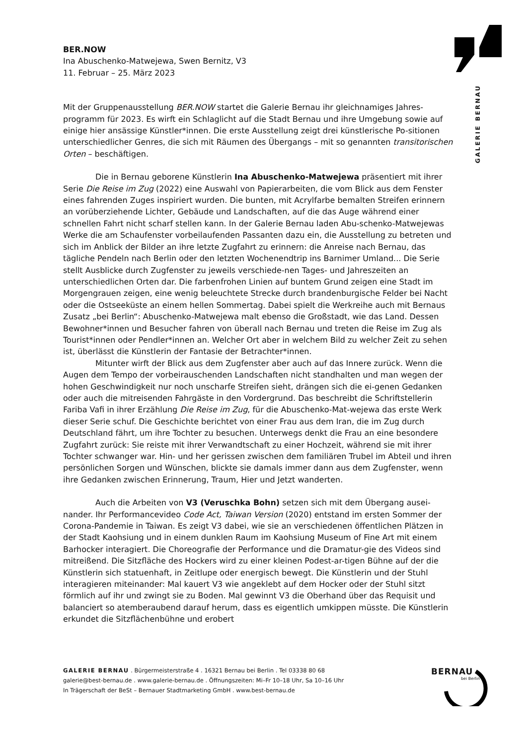GALERIE BERNAU
BER.NOW
Ina Abuschenko-Matwejewa, Swen Bernitz, V3
11. Februar – 25. März 2023
Mit der Gruppenausstellung BER.NOW startet die Galerie Bernau ihr gleichnamiges Jahres-programm für 2023. Es wirft ein Schlaglicht auf die Stadt Bernau und ihre Umgebung sowie auf einige hier ansässige Künstler*innen. Die erste Ausstellung zeigt drei künstlerische Po-sitionen unterschiedlicher Genres, die sich mit Räumen des Übergangs – mit so genannten transitorischen Orten – beschäftigen.
Die in Bernau geborene Künstlerin Ina Abuschenko-Matwejewa präsentiert mit ihrer Serie Die Reise im Zug (2022) eine Auswahl von Papierarbeiten, die vom Blick aus dem Fenster eines fahrenden Zuges inspiriert wurden. Die bunten, mit Acrylfarbe bemalten Streifen erinnern an vorüberziehende Lichter, Gebäude und Landschaften, auf die das Auge während einer schnellen Fahrt nicht scharf stellen kann. In der Galerie Bernau laden Abu-schenko-Matwejewas Werke die am Schaufenster vorbeilaufenden Passanten dazu ein, die Ausstellung zu betreten und sich im Anblick der Bilder an ihre letzte Zugfahrt zu erinnern: die Anreise nach Bernau, das tägliche Pendeln nach Berlin oder den letzten Wochenendtrip ins Barnimer Umland... Die Serie stellt Ausblicke durch Zugfenster zu jeweils verschiede-nen Tages- und Jahreszeiten an unterschiedlichen Orten dar. Die farbenfrohen Linien auf buntem Grund zeigen eine Stadt im Morgengrauen zeigen, eine wenig beleuchtete Strecke durch brandenburgische Felder bei Nacht oder die Ostseeküste an einem hellen Sommertag. Dabei spielt die Werkreihe auch mit Bernaus Zusatz „bei Berlin“: Abuschenko-Matwejewa malt ebenso die Großstadt, wie das Land. Dessen Bewohner*innen und Besucher fahren von überall nach Bernau und treten die Reise im Zug als Tourist*innen oder Pendler*innen an. Welcher Ort aber in welchem Bild zu welcher Zeit zu sehen ist, überlässt die Künstlerin der Fantasie der Betrachter*innen.
Mitunter wirft der Blick aus dem Zugfenster aber auch auf das Innere zurück. Wenn die Augen dem Tempo der vorbeirauschenden Landschaften nicht standhalten und man wegen der hohen Geschwindigkeit nur noch unscharfe Streifen sieht, drängen sich die ei-genen Gedanken oder auch die mitreisenden Fahrgäste in den Vordergrund. Das beschreibt die Schriftstellerin Fariba Vafi in ihrer Erzählung Die Reise im Zug, für die Abuschenko-Mat-wejewa das erste Werk dieser Serie schuf. Die Geschichte berichtet von einer Frau aus dem Iran, die im Zug durch Deutschland fährt, um ihre Tochter zu besuchen. Unterwegs denkt die Frau an eine besondere Zugfahrt zurück: Sie reiste mit ihrer Verwandtschaft zu einer Hochzeit, während sie mit ihrer Tochter schwanger war. Hin- und her gerissen zwischen dem familiären Trubel im Abteil und ihren persönlichen Sorgen und Wünschen, blickte sie damals immer dann aus dem Zugfenster, wenn ihre Gedanken zwischen Erinnerung, Traum, Hier und Jetzt wanderten.
Auch die Arbeiten von V3 (Veruschka Bohn) setzen sich mit dem Übergang ausei-nander. Ihr Performancevideo Code Act, Taiwan Version (2020) entstand im ersten Sommer der Corona-Pandemie in Taiwan. Es zeigt V3 dabei, wie sie an verschiedenen öffentlichen Plätzen in der Stadt Kaohsiung und in einem dunklen Raum im Kaohsiung Museum of Fine Art mit einem Barhocker interagiert. Die Choreografie der Performance und die Dramatur-gie des Videos sind mitreißend. Die Sitzfläche des Hockers wird zu einer kleinen Podest-ar-tigen Bühne auf der die Künstlerin sich statuenhaft, in Zeitlupe oder energisch bewegt. Die Künstlerin und der Stuhl interagieren miteinander: Mal kauert V3 wie angeklebt auf dem Hocker oder der Stuhl sitzt förmlich auf ihr und zwingt sie zu Boden. Mal gewinnt V3 die Oberhand über das Requisit und balanciert so atemberaubend darauf herum, dass es eigentlich umkippen müsste. Die Künstlerin erkundet die Sitzflächenbühne und erobert
GALERIE BERNAU . Bürgermeisterstraße 4 . 16321 Bernau bei Berlin . Tel 03338 80 68
galerie@best-bernau.de . www.galerie-bernau.de . Öffnungszeiten: Mi–Fr 10–18 Uhr, Sa 10–16 Uhr
In Trägerschaft der BeSt – Bernauer Stadtmarketing GmbH . www.best-bernau.de
BERNAU
bei Berlin